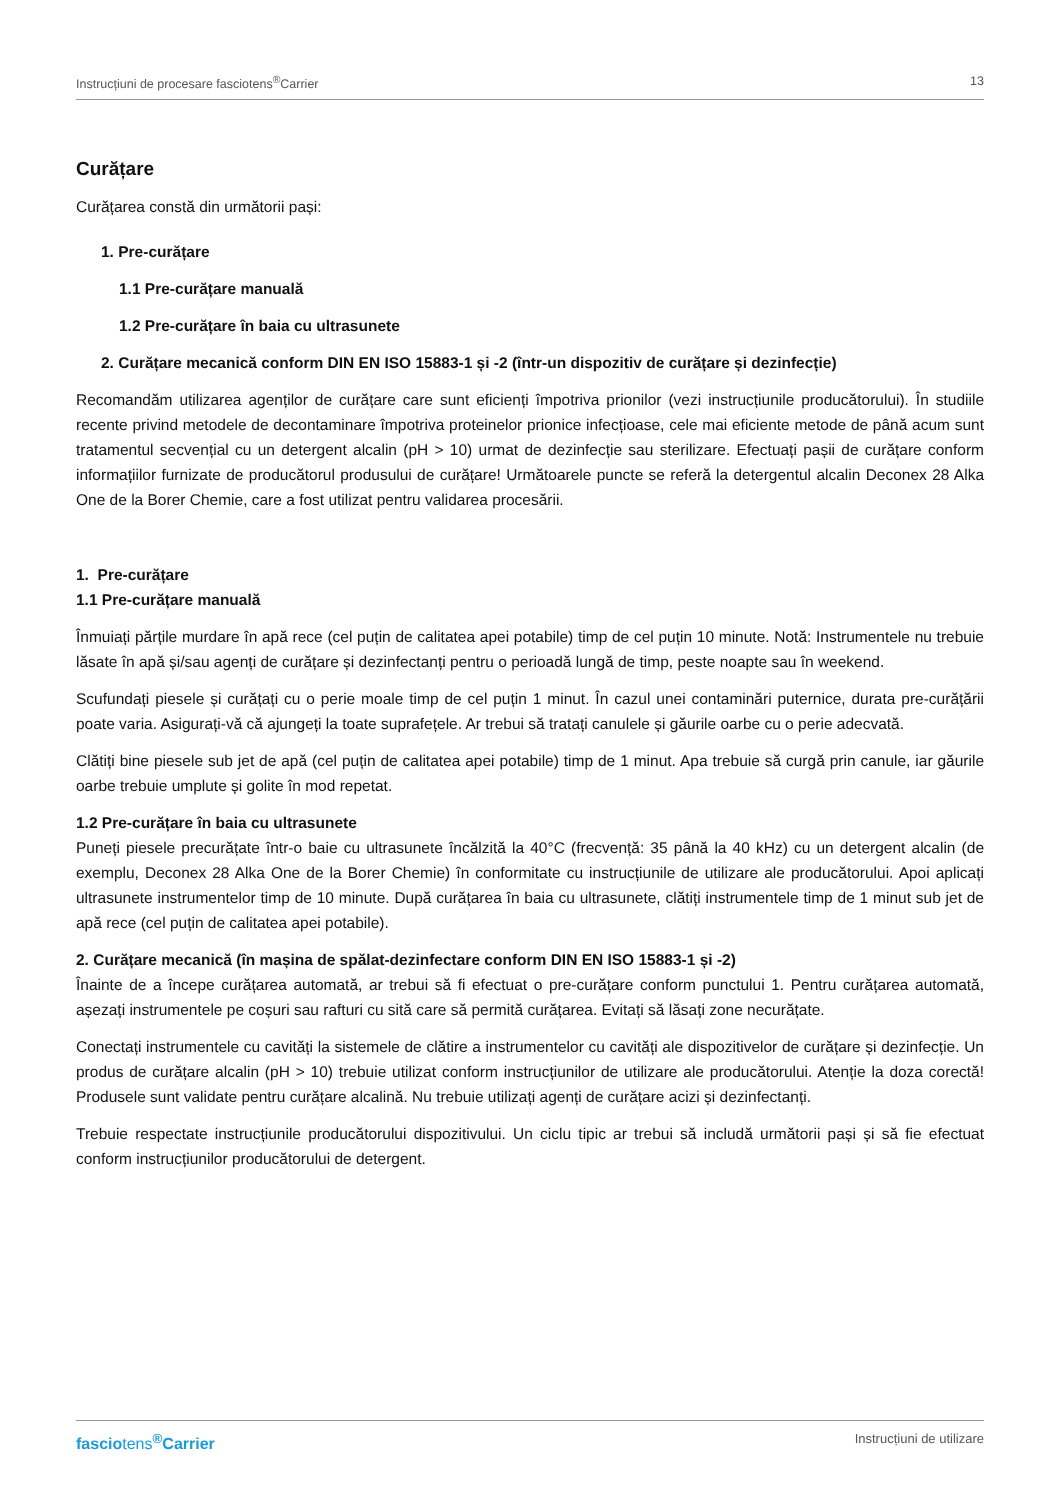Instrucțiuni de procesare fasciotens<sup>®</sup>Carrier 13
Curățare
Curățarea constă din următorii pași:
1. Pre-curățare
1.1 Pre-curățare manuală
1.2 Pre-curățare în baia cu ultrasunete
2. Curățare mecanică conform DIN EN ISO 15883-1 și -2 (într-un dispozitiv de curățare și dezinfecție)
Recomandăm utilizarea agenților de curățare care sunt eficienți împotriva prionilor (vezi instrucțiunile producătorului). În studiile recente privind metodele de decontaminare împotriva proteinelor prionice infecțioase, cele mai eficiente metode de până acum sunt tratamentul secvențial cu un detergent alcalin (pH > 10) urmat de dezinfecție sau sterilizare. Efectuați pașii de curățare conform informațiilor furnizate de producătorul produsului de curățare! Următoarele puncte se referă la detergentul alcalin Deconex 28 Alka One de la Borer Chemie, care a fost utilizat pentru validarea procesării.
1. Pre-curățare
1.1 Pre-curățare manuală
Înmuiați părțile murdare în apă rece (cel puțin de calitatea apei potabile) timp de cel puțin 10 minute. Notă: Instrumentele nu trebuie lăsate în apă și/sau agenți de curățare și dezinfectanți pentru o perioadă lungă de timp, peste noapte sau în weekend.
Scufundați piesele și curățați cu o perie moale timp de cel puțin 1 minut. În cazul unei contaminări puternice, durata pre-curățării poate varia. Asigurați-vă că ajungeți la toate suprafețele. Ar trebui să tratați canulele și găurile oarbe cu o perie adecvată.
Clătiți bine piesele sub jet de apă (cel puțin de calitatea apei potabile) timp de 1 minut. Apa trebuie să curgă prin canule, iar găurile oarbe trebuie umplute și golite în mod repetat.
1.2 Pre-curățare în baia cu ultrasunete
Puneți piesele precurățate într-o baie cu ultrasunete încălzită la 40°C (frecvență: 35 până la 40 kHz) cu un detergent alcalin (de exemplu, Deconex 28 Alka One de la Borer Chemie) în conformitate cu instrucțiunile de utilizare ale producătorului. Apoi aplicați ultrasunete instrumentelor timp de 10 minute. După curățarea în baia cu ultrasunete, clătiți instrumentele timp de 1 minut sub jet de apă rece (cel puțin de calitatea apei potabile).
2. Curățare mecanică (în mașina de spălat-dezinfectare conform DIN EN ISO 15883-1 și -2)
Înainte de a începe curățarea automată, ar trebui să fi efectuat o pre-curățare conform punctului 1. Pentru curățarea automată, așezați instrumentele pe coșuri sau rafturi cu sită care să permită curățarea. Evitați să lăsați zone necurățate.
Conectați instrumentele cu cavități la sistemele de clătire a instrumentelor cu cavități ale dispozitivelor de curățare și dezinfecție. Un produs de curățare alcalin (pH > 10) trebuie utilizat conform instrucțiunilor de utilizare ale producătorului. Atenție la doza corectă! Produsele sunt validate pentru curățare alcalină. Nu trebuie utilizați agenți de curățare acizi și dezinfectanți.
Trebuie respectate instrucțiunile producătorului dispozitivului. Un ciclu tipic ar trebui să includă următorii pași și să fie efectuat conform instrucțiunilor producătorului de detergent.
fasciotens<sup>®</sup>Carrier Instrucțiuni de utilizare